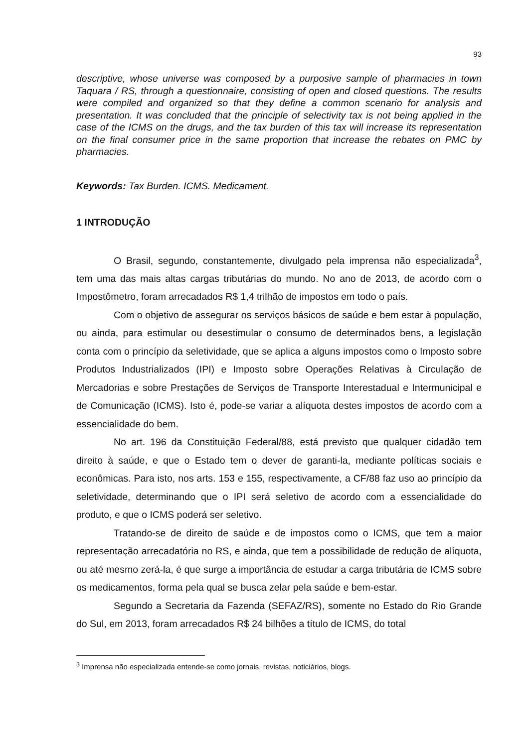93
descriptive, whose universe was composed by a purposive sample of pharmacies in town Taquara / RS, through a questionnaire, consisting of open and closed questions. The results were compiled and organized so that they define a common scenario for analysis and presentation. It was concluded that the principle of selectivity tax is not being applied in the case of the ICMS on the drugs, and the tax burden of this tax will increase its representation on the final consumer price in the same proportion that increase the rebates on PMC by pharmacies.
Keywords: Tax Burden. ICMS. Medicament.
1 INTRODUÇÃO
O Brasil, segundo, constantemente, divulgado pela imprensa não especializada<sup>3</sup>, tem uma das mais altas cargas tributárias do mundo. No ano de 2013, de acordo com o Impostômetro, foram arrecadados R$ 1,4 trilhão de impostos em todo o país.
Com o objetivo de assegurar os serviços básicos de saúde e bem estar à população, ou ainda, para estimular ou desestimular o consumo de determinados bens, a legislação conta com o princípio da seletividade, que se aplica a alguns impostos como o Imposto sobre Produtos Industrializados (IPI) e Imposto sobre Operações Relativas à Circulação de Mercadorias e sobre Prestações de Serviços de Transporte Interestadual e Intermunicipal e de Comunicação (ICMS). Isto é, pode-se variar a alíquota destes impostos de acordo com a essencialidade do bem.
No art. 196 da Constituição Federal/88, está previsto que qualquer cidadão tem direito à saúde, e que o Estado tem o dever de garanti-la, mediante políticas sociais e econômicas. Para isto, nos arts. 153 e 155, respectivamente, a CF/88 faz uso ao princípio da seletividade, determinando que o IPI será seletivo de acordo com a essencialidade do produto, e que o ICMS poderá ser seletivo.
Tratando-se de direito de saúde e de impostos como o ICMS, que tem a maior representação arrecadatória no RS, e ainda, que tem a possibilidade de redução de alíquota, ou até mesmo zerá-la, é que surge a importância de estudar a carga tributária de ICMS sobre os medicamentos, forma pela qual se busca zelar pela saúde e bem-estar.
Segundo a Secretaria da Fazenda (SEFAZ/RS), somente no Estado do Rio Grande do Sul, em 2013, foram arrecadados R$ 24 bilhões a título de ICMS, do total
<sup>3</sup> Imprensa não especializada entende-se como jornais, revistas, noticiários, blogs.